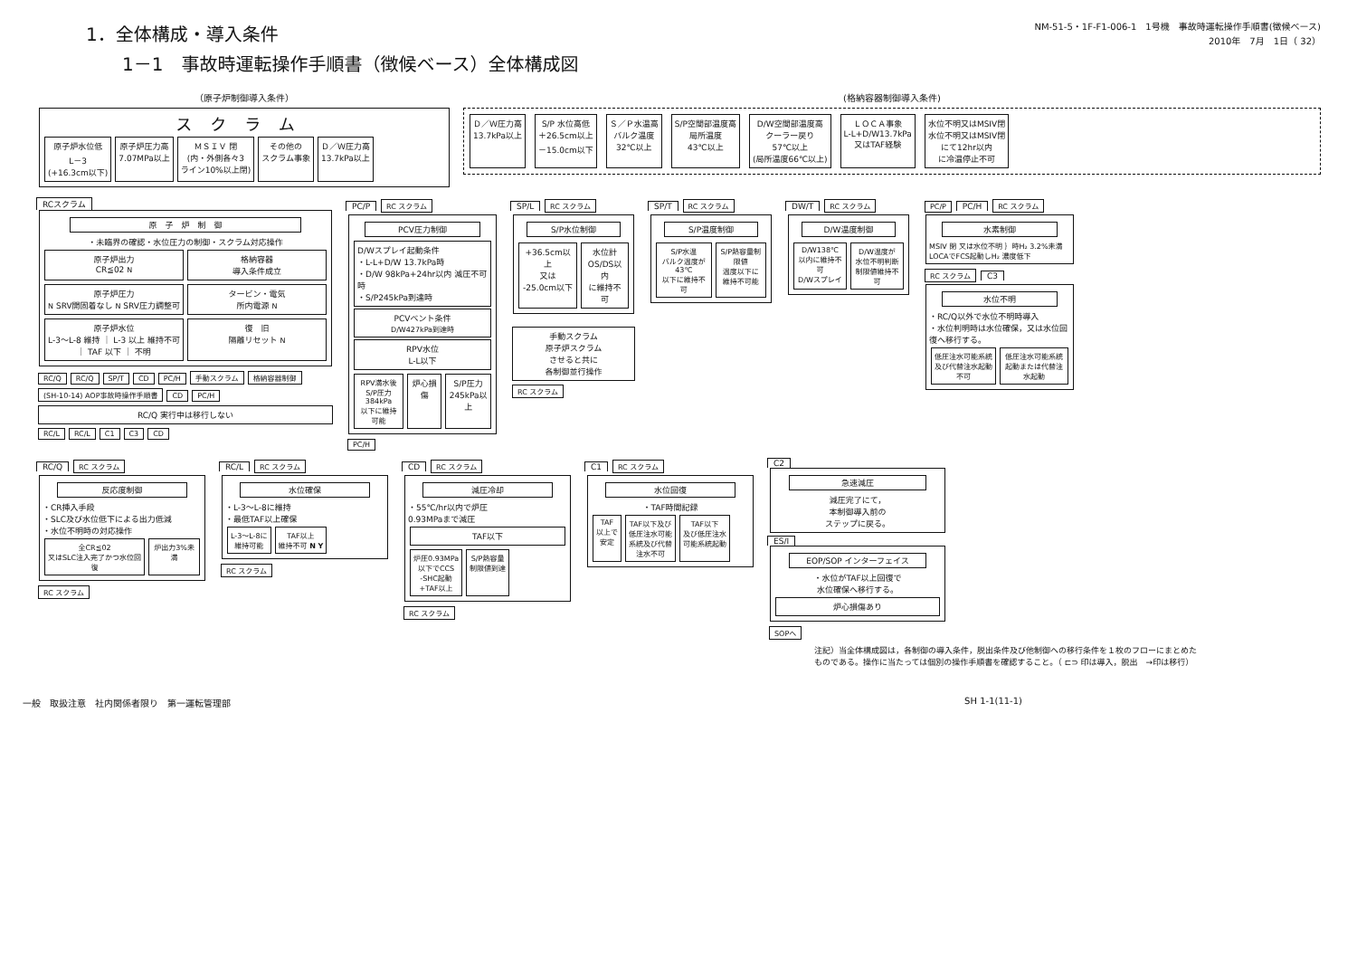1．全体構成・導入条件
1－1　事故時運転操作手順書（徴候ベース）全体構成図
NM-51-5・1F-F1-006-1　1号機　事故時運転操作手順書(徴候ベース)
2010年　7月　1日（ 32）
（原子炉制御導入条件）
スクラム
原子炉水位低
L－3
(+16.3cm以下)
原子炉圧力高
7.07MPa以上
ＭＳＩＶ 閉
(内・外側各々3
ライン10%以上閉)
その他の
スクラム事象
Ｄ／Ｗ圧力高
13.7kPa以上
(格納容器制御導入条件)
Ｄ／Ｗ圧力高
13.7kPa以上
S/P 水位高低
＋26.5cm以上
－15.0cm以下
Ｓ／Ｐ水温高
バルク温度
32℃以上
S/P空間部温度高
局所温度
43℃以上
D/W空間部温度高
クーラー戻り
57℃以上
(局所温度66℃以上)
ＬＯＣＡ事象
L-L+D/W13.7kPa
又はTAF経験
水位不明又はMSIV閉
水位不明又はMSIV閉
にて12hr以内
に冷温停止不可
RCスクラム
原　子　炉　制　御
・未臨界の確認・水位圧力の制御・スクラム対応操作
原子炉出力
CR≦02 N
格納容器
導入条件成立
原子炉圧力
N SRV開固着なし N SRV圧力調整可
タービン・電気
所内電源 N
原子炉水位
L-3～L-8 維持 ｜ L-3 以上 維持不可 ｜ TAF 以下 ｜ 不明
復　旧
隔離リセット N
RC/Q RC/Q SP/T CD PC/H 手動スクラム 格納容器制御 (SH-10-14) AOP事故時操作手順書 CD PC/H
RC/Q 実行中は移行しない
RC/L RC/L C1 C3 CD
PC/P RC スクラム
PCV圧力制御
D/Wスプレイ起動条件
・L-L+D/W 13.7kPa時
・D/W 98kPa+24hr以内 減圧不可時
・S/P245kPa到達時
PCVベント条件
D/W427kPa到達時
RPV水位
L-L以下
RPV満水後
S/P圧力
384kPa
以下に維持可能
炉心損傷 S/P圧力
245kPa以上
PC/H
SP/L RC スクラム
S/P水位制御
+36.5cm以上
又は
-25.0cm以下
水位計
OS/DS以内
に維持不可
手動スクラム
原子炉スクラム
させると共に
各制御並行操作
RC スクラム
SP/T RC スクラム
S/P温度制御
S/P水温
バルク温度が43℃
以下に維持不可
S/P熱容量制限値
温度以下に
維持不可能
DW/T RC スクラム
D/W温度制御
D/W138℃
以内に維持不可
D/Wスプレイ
D/W温度が
水位不明判断
制限値維持不可
PC/P PC/H RC スクラム
水素制御
MSIV 閉 又は水位不明 ｝時H₂ 3.2%未満
LOCAでFCS起動しH₂ 濃度低下
RC スクラム C3
水位不明
・RC/Q以外で水位不明時導入
・水位判明時は水位確保，又は水位回復へ移行する。
低圧注水可能系統及び代替注水起動不可 低圧注水可能系統起動または代替注水起動
RC/Q RC スクラム
反応度制御
・CR挿入手段
・SLC及び水位低下による出力低減
・水位不明時の対応操作
全CR≦02
又はSLC注入完了かつ水位回復
炉出力3%未満
RC スクラム
RC/L RC スクラム
水位確保
・L-3～L-8に維持
・最低TAF以上確保
L-3～L-8に
維持可能
TAF以上
維持不可 N Y
RC スクラム
CD RC スクラム
減圧冷却
・55℃/hr以内で炉圧
0.93MPaまで減圧
TAF以下
炉圧0.93MPa
以下でCCS
-SHC起動
+TAF以上
S/P熱容量
制限値到達
RC スクラム
C1 RC スクラム
水位回復
・TAF時間記録
TAF
以上で
安定
TAF以下及び
低圧注水可能
系統及び代替
注水不可
TAF以下
及び低圧注水
可能系統起動
C2
急速減圧
減圧完了にて，
本制御導入前の
ステップに戻る。
ES/I
EOP/SOP インターフェイス
・水位がTAF以上回復で
水位確保へ移行する。
炉心損傷あり
SOPへ
注記）当全体構成図は，各制御の導入条件，脱出条件及び他制御への移行条件を１枚のフローにまとめた
ものである。操作に当たっては個別の操作手順書を確認すること。（ ⊏⊃ 印は導入，脱出　→印は移行）
一般　取扱注意　社内関係者限り　第一運転管理部
SH 1-1(11-1)